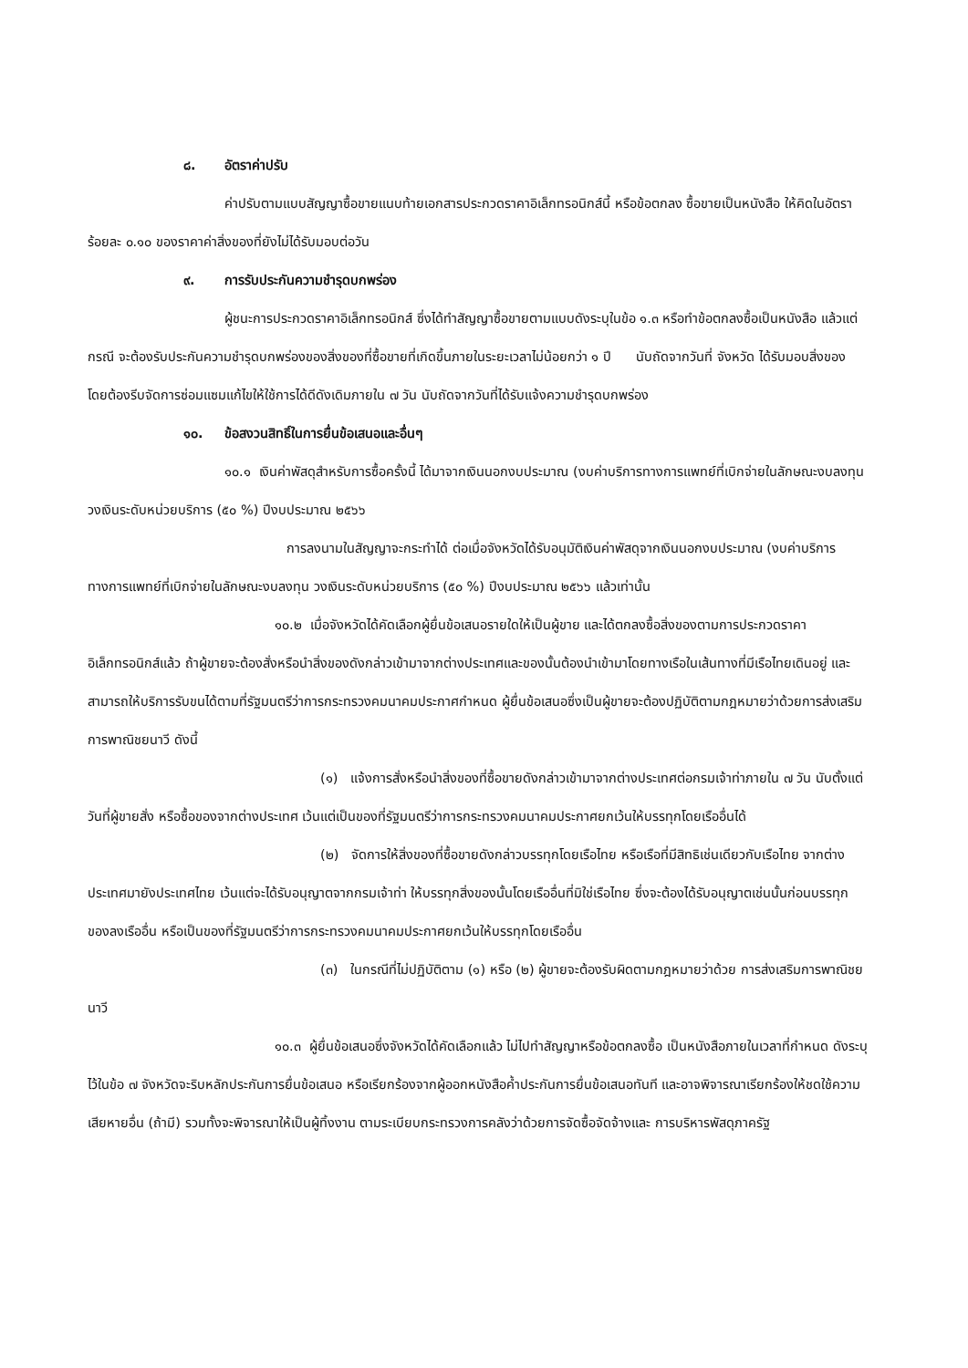๘. อัตราค่าปรับ
ค่าปรับตามแบบสัญญาซื้อขายแนบท้ายเอกสารประกวดราคาอิเล็กทรอนิกส์นี้ หรือข้อตกลง ซื้อขายเป็นหนังสือ ให้คิดในอัตราร้อยละ ๐.๑๐ ของราคาค่าสิ่งของที่ยังไม่ได้รับมอบต่อวัน
๙. การรับประกันความชำรุดบกพร่อง
ผู้ชนะการประกวดราคาอิเล็กทรอนิกส์ ซึ่งได้ทำสัญญาซื้อขายตามแบบดังระบุในข้อ ๑.๓ หรือทำข้อตกลงซื้อเป็นหนังสือ แล้วแต่กรณี จะต้องรับประกันความชำรุดบกพร่องของสิ่งของที่ซื้อขายที่เกิดขึ้นภายในระยะเวลาไม่น้อยกว่า ๑ ปี นับถัดจากวันที่ จังหวัด ได้รับมอบสิ่งของ โดยต้องรีบจัดการซ่อมแซมแก้ไขให้ใช้การได้ดีดังเดิมภายใน ๗ วัน นับถัดจากวันที่ได้รับแจ้งความชำรุดบกพร่อง
๑๐. ข้อสงวนสิทธิ์ในการยื่นข้อเสนอและอื่นๆ
๑๐.๑ เงินค่าพัสดุสำหรับการซื้อครั้งนี้ ได้มาจากเงินนอกงบประมาณ (งบค่าบริการทางการแพทย์ที่เบิกจ่ายในลักษณะงบลงทุน วงเงินระดับหน่วยบริการ (๕๐ %) ปีงบประมาณ ๒๕๖๖
การลงนามในสัญญาจะกระทำได้ ต่อเมื่อจังหวัดได้รับอนุมัติเงินค่าพัสดุจากเงินนอกงบประมาณ (งบค่าบริการทางการแพทย์ที่เบิกจ่ายในลักษณะงบลงทุน วงเงินระดับหน่วยบริการ (๕๐ %) ปีงบประมาณ ๒๕๖๖ แล้วเท่านั้น
๑๐.๒ เมื่อจังหวัดได้คัดเลือกผู้ยื่นข้อเสนอรายใดให้เป็นผู้ขาย และได้ตกลงซื้อสิ่งของตามการประกวดราคาอิเล็กทรอนิกส์แล้ว ถ้าผู้ขายจะต้องสั่งหรือนำสิ่งของดังกล่าวเข้ามาจากต่างประเทศและของนั้นต้องนำเข้ามาโดยทางเรือในเส้นทางที่มีเรือไทยเดินอยู่ และสามารถให้บริการรับขนได้ตามที่รัฐมนตรีว่าการกระทรวงคมนาคมประกาศกำหนด ผู้ยื่นข้อเสนอซึ่งเป็นผู้ขายจะต้องปฏิบัติตามกฎหมายว่าด้วยการส่งเสริมการพาณิชยนาวี ดังนี้
(๑) แจ้งการสั่งหรือนำสิ่งของที่ซื้อขายดังกล่าวเข้ามาจากต่างประเทศต่อกรมเจ้าท่าภายใน ๗ วัน นับตั้งแต่วันที่ผู้ขายสั่ง หรือซื้อของจากต่างประเทศ เว้นแต่เป็นของที่รัฐมนตรีว่าการกระทรวงคมนาคมประกาศยกเว้นให้บรรทุกโดยเรืออื่นได้
(๒) จัดการให้สิ่งของที่ซื้อขายดังกล่าวบรรทุกโดยเรือไทย หรือเรือที่มีสิทธิเช่นเดียวกับเรือไทย จากต่างประเทศมายังประเทศไทย เว้นแต่จะได้รับอนุญาตจากกรมเจ้าท่า ให้บรรทุกสิ่งของนั้นโดยเรืออื่นที่มิใช่เรือไทย ซึ่งจะต้องได้รับอนุญาตเช่นนั้นก่อนบรรทุกของลงเรืออื่น หรือเป็นของที่รัฐมนตรีว่าการกระทรวงคมนาคมประกาศยกเว้นให้บรรทุกโดยเรืออื่น
(๓) ในกรณีที่ไม่ปฏิบัติตาม (๑) หรือ (๒) ผู้ขายจะต้องรับผิดตามกฎหมายว่าด้วย การส่งเสริมการพาณิชยนาวี
๑๐.๓ ผู้ยื่นข้อเสนอซึ่งจังหวัดได้คัดเลือกแล้ว ไม่ไปทำสัญญาหรือข้อตกลงซื้อ เป็นหนังสือภายในเวลาที่กำหนด ดังระบุไว้ในข้อ ๗ จังหวัดจะริบหลักประกันการยื่นข้อเสนอ หรือเรียกร้องจากผู้ออกหนังสือค้ำประกันการยื่นข้อเสนอทันที และอาจพิจารณาเรียกร้องให้ชดใช้ความเสียหายอื่น (ถ้ามี) รวมทั้งจะพิจารณาให้เป็นผู้ทิ้งงาน ตามระเบียบกระทรวงการคลังว่าด้วยการจัดซื้อจัดจ้างและ การบริหารพัสดุภาครัฐ